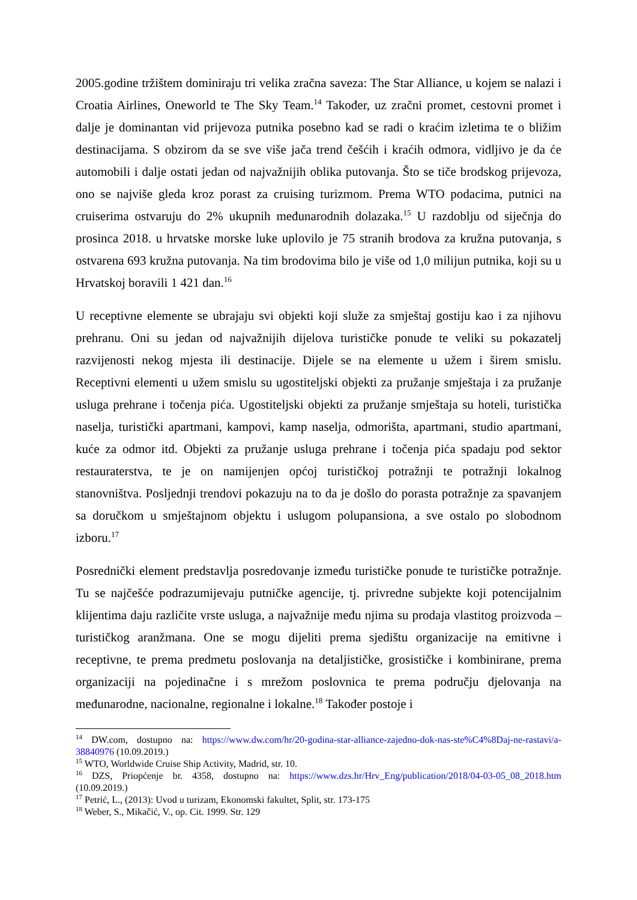2005.godine tržištem dominiraju tri velika zračna saveza: The Star Alliance, u kojem se nalazi i Croatia Airlines, Oneworld te The Sky Team.<sup>14</sup> Također, uz zračni promet, cestovni promet i dalje je dominantan vid prijevoza putnika posebno kad se radi o kraćim izletima te o bližim destinacijama. S obzirom da se sve više jača trend češćih i kraćih odmora, vidljivo je da će automobili i dalje ostati jedan od najvažnijih oblika putovanja. Što se tiče brodskog prijevoza, ono se najviše gleda kroz porast za cruising turizmom. Prema WTO podacima, putnici na cruiserima ostvaruju do 2% ukupnih međunarodnih dolazaka.<sup>15</sup> U razdoblju od siječnja do prosinca 2018. u hrvatske morske luke uplovilo je 75 stranih brodova za kružna putovanja, s ostvarena 693 kružna putovanja. Na tim brodovima bilo je više od 1,0 milijun putnika, koji su u Hrvatskoj boravili 1 421 dan.<sup>16</sup>
U receptivne elemente se ubrajaju svi objekti koji služe za smještaj gostiju kao i za njihovu prehranu. Oni su jedan od najvažnijih dijelova turističke ponude te veliki su pokazatelj razvijenosti nekog mjesta ili destinacije. Dijele se na elemente u užem i širem smislu. Receptivni elementi u užem smislu su ugostiteljski objekti za pružanje smještaja i za pružanje usluga prehrane i točenja pića. Ugostiteljski objekti za pružanje smještaja su hoteli, turistička naselja, turistički apartmani, kampovi, kamp naselja, odmorišta, apartmani, studio apartmani, kuće za odmor itd. Objekti za pružanje usluga prehrane i točenja pića spadaju pod sektor restauraterstva, te je on namijenjen općoj turističkoj potražnji te potražnji lokalnog stanovništva. Posljednji trendovi pokazuju na to da je došlo do porasta potražnje za spavanjem sa doručkom u smještajnom objektu i uslugom polupansiona, a sve ostalo po slobodnom izboru.<sup>17</sup>
Posrednički element predstavlja posredovanje između turističke ponude te turističke potražnje. Tu se najčešće podrazumijevaju putničke agencije, tj. privredne subjekte koji potencijalnim klijentima daju različite vrste usluga, a najvažnije među njima su prodaja vlastitog proizvoda – turističkog aranžmana. One se mogu dijeliti prema sjedištu organizacije na emitivne i receptivne, te prema predmetu poslovanja na detaljističke, grosističke i kombinirane, prema organizaciji na pojedinačne i s mrežom poslovnica te prema području djelovanja na međunarodne, nacionalne, regionalne i lokalne.<sup>18</sup> Također postoje i
<sup>14</sup> DW.com, dostupno na: https://www.dw.com/hr/20-godina-star-alliance-zajedno-dok-nas-ste%C4%8Daj-ne-rastavi/a-38840976 (10.09.2019.)
<sup>15</sup> WTO, Worldwide Cruise Ship Activity, Madrid, str. 10.
<sup>16</sup> DZS, Priopćenje br. 4358, dostupno na: https://www.dzs.hr/Hrv_Eng/publication/2018/04-03-05_08_2018.htm (10.09.2019.)
<sup>17</sup> Petrić, L., (2013): Uvod u turizam, Ekonomski fakultet, Split, str. 173-175
<sup>18</sup> Weber, S., Mikačić, V., op. Cit. 1999. Str. 129